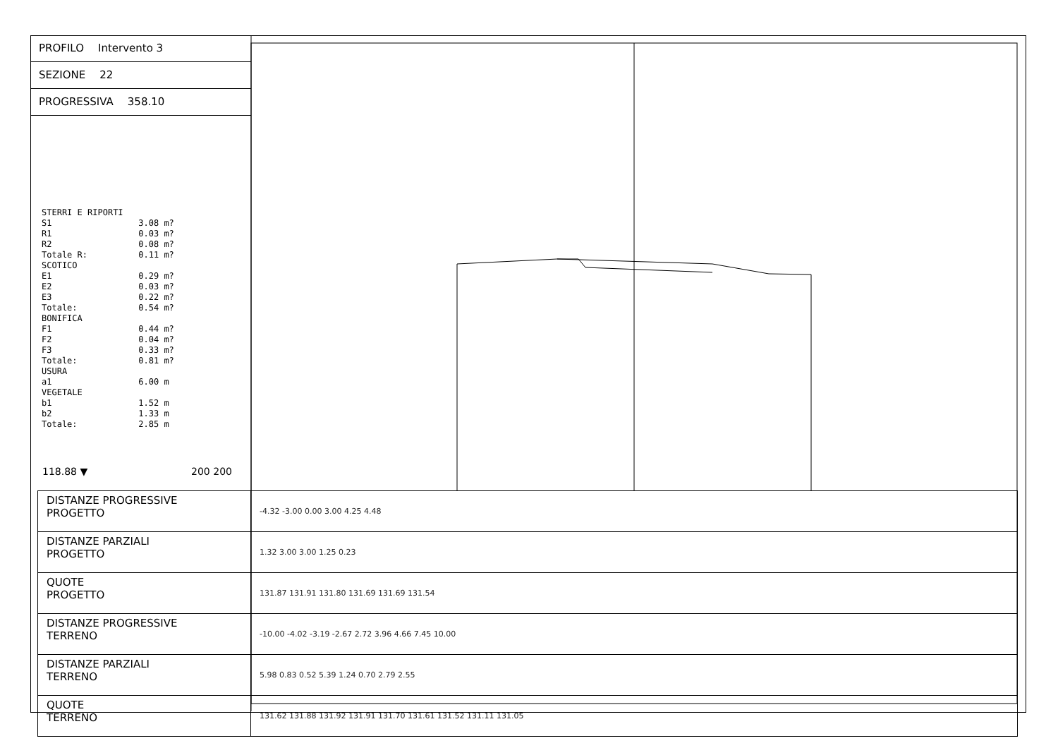PROFILO Intervento 3
SEZIONE 22
PROGRESSIVA 358.10
STERRI E RIPORTI S1 3.08 m? R1 0.03 m? R2 0.08 m? Totale R: 0.11 m? SCOTICO E1 0.29 m? E2 0.03 m? E3 0.22 m? Totale: 0.54 m? BONIFICA F1 0.44 m? F2 0.04 m? F3 0.33 m? Totale: 0.81 m? USURA a1 6.00 m VEGETALE b1 1.52 m b2 1.33 m Totale: 2.85 m
118.88 ▼ 200 200
| DISTANZE PROGRESSIVE PROGETTO | -4.32 -3.00 0.00 3.00 4.25 4.48 |
| DISTANZE PARZIALI PROGETTO | 1.32 3.00 3.00 1.25 0.23 |
| QUOTE PROGETTO | 131.87 131.91 131.80 131.69 131.69 131.54 |
| DISTANZE PROGRESSIVE TERRENO | -10.00 -4.02 -3.19 -2.67 2.72 3.96 4.66 7.45 10.00 |
| DISTANZE PARZIALI TERRENO | 5.98 0.83 0.52 5.39 1.24 0.70 2.79 2.55 |
| QUOTE TERRENO | 131.62 131.88 131.92 131.91 131.70 131.61 131.52 131.11 131.05 |